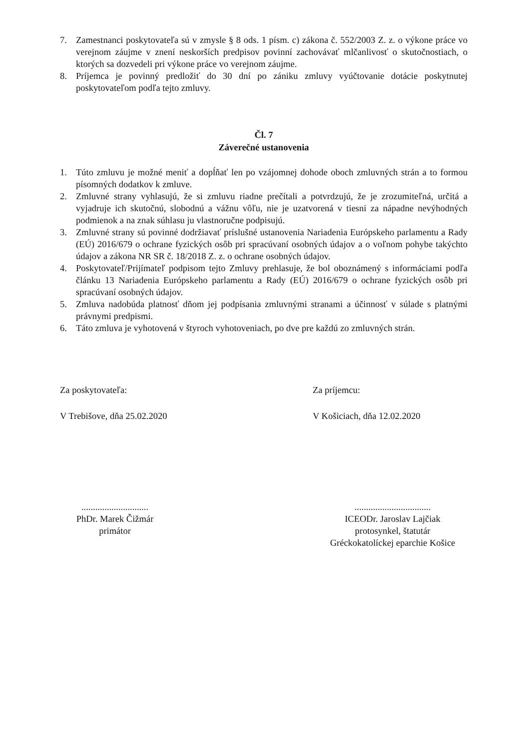7. Zamestnanci poskytovateľa sú v zmysle § 8 ods. 1 písm. c) zákona č. 552/2003 Z. z. o výkone práce vo verejnom záujme v znení neskorších predpisov povinní zachovávať mlčanlivosť o skutočnostiach, o ktorých sa dozvedeli pri výkone práce vo verejnom záujme.
8. Príjemca je povinný predložiť do 30 dní po zániku zmluvy vyúčtovanie dotácie poskytnutej poskytovateľom podľa tejto zmluvy.
Čl. 7
Záverečné ustanovenia
1. Túto zmluvu je možné meniť a dopĺňať len po vzájomnej dohode oboch zmluvných strán a to formou písomných dodatkov k zmluve.
2. Zmluvné strany vyhlasujú, že si zmluvu riadne prečítali a potvrdzujú, že je zrozumiteľná, určitá a vyjadruje ich skutočnú, slobodnú a vážnu vôľu, nie je uzatvorená v tiesni za nápadne nevýhodných podmienok a na znak súhlasu ju vlastnoručne podpisujú.
3. Zmluvné strany sú povinné dodržiavať príslušné ustanovenia Nariadenia Európskeho parlamentu a Rady (EÚ) 2016/679 o ochrane fyzických osôb pri spracúvaní osobných údajov a o voľnom pohybe takýchto údajov a zákona NR SR č. 18/2018 Z. z. o ochrane osobných údajov.
4. Poskytovateľ/Prijímateľ podpisom tejto Zmluvy prehlasuje, že bol oboznámený s informáciami podľa článku 13 Nariadenia Európskeho parlamentu a Rady (EÚ) 2016/679 o ochrane fyzických osôb pri spracúvaní osobných údajov.
5. Zmluva nadobúda platnosť dňom jej podpísania zmluvnými stranami a účinnosť v súlade s platnými právnymi predpismi.
6. Táto zmluva je vyhotovená v štyroch vyhotoveniach, po dve pre každú zo zmluvných strán.
Za poskytovateľa:
V Trebišove, dňa 25.02.2020
Za príjemcu:
V Košiciach, dňa 12.02.2020
.............................
PhDr. Marek Čižmár
primátor
.................................
ICEODr. Jaroslav Lajčiak
protosynkel, štatutár
Gréckokatolíckej eparchie Košice